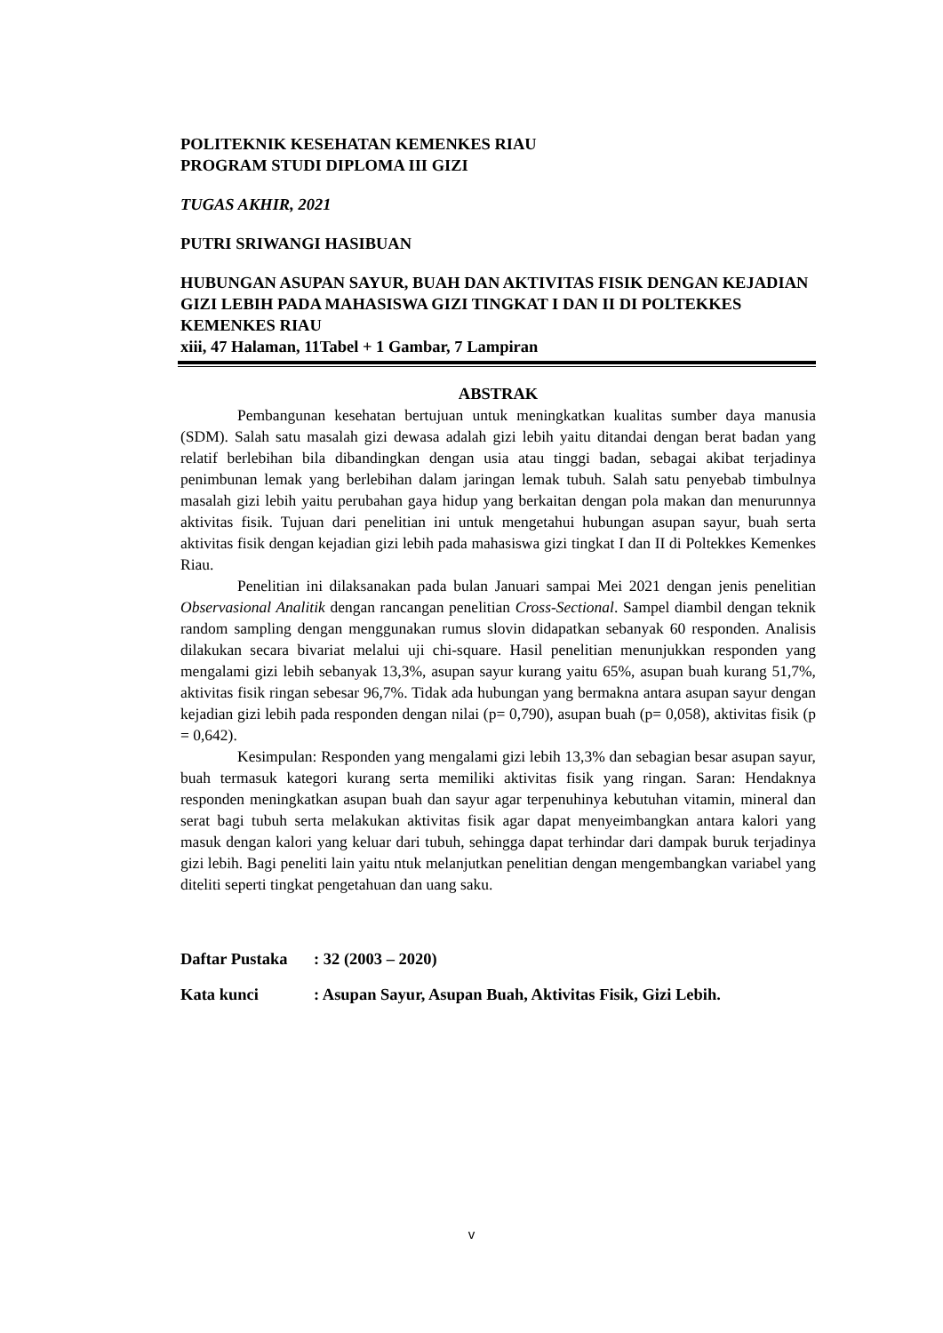POLITEKNIK KESEHATAN KEMENKES RIAU
PROGRAM STUDI DIPLOMA III GIZI
TUGAS AKHIR, 2021
PUTRI SRIWANGI HASIBUAN
HUBUNGAN ASUPAN SAYUR, BUAH DAN AKTIVITAS FISIK DENGAN KEJADIAN GIZI LEBIH PADA MAHASISWA GIZI TINGKAT I DAN II DI POLTEKKES KEMENKES RIAU
xiii, 47 Halaman, 11Tabel + 1 Gambar, 7 Lampiran
ABSTRAK
Pembangunan kesehatan bertujuan untuk meningkatkan kualitas sumber daya manusia (SDM). Salah satu masalah gizi dewasa adalah gizi lebih yaitu ditandai dengan berat badan yang relatif berlebihan bila dibandingkan dengan usia atau tinggi badan, sebagai akibat terjadinya penimbunan lemak yang berlebihan dalam jaringan lemak tubuh. Salah satu penyebab timbulnya masalah gizi lebih yaitu perubahan gaya hidup yang berkaitan dengan pola makan dan menurunnya aktivitas fisik. Tujuan dari penelitian ini untuk mengetahui hubungan asupan sayur, buah serta aktivitas fisik dengan kejadian gizi lebih pada mahasiswa gizi tingkat I dan II di Poltekkes Kemenkes Riau.
Penelitian ini dilaksanakan pada bulan Januari sampai Mei 2021 dengan jenis penelitian Observasional Analitik dengan rancangan penelitian Cross-Sectional. Sampel diambil dengan teknik random sampling dengan menggunakan rumus slovin didapatkan sebanyak 60 responden. Analisis dilakukan secara bivariat melalui uji chi-square. Hasil penelitian menunjukkan responden yang mengalami gizi lebih sebanyak 13,3%, asupan sayur kurang yaitu 65%, asupan buah kurang 51,7%, aktivitas fisik ringan sebesar 96,7%. Tidak ada hubungan yang bermakna antara asupan sayur dengan kejadian gizi lebih pada responden dengan nilai (p= 0,790), asupan buah (p= 0,058), aktivitas fisik (p = 0,642).
Kesimpulan: Responden yang mengalami gizi lebih 13,3% dan sebagian besar asupan sayur, buah termasuk kategori kurang serta memiliki aktivitas fisik yang ringan. Saran: Hendaknya responden meningkatkan asupan buah dan sayur agar terpenuhinya kebutuhan vitamin, mineral dan serat bagi tubuh serta melakukan aktivitas fisik agar dapat menyeimbangkan antara kalori yang masuk dengan kalori yang keluar dari tubuh, sehingga dapat terhindar dari dampak buruk terjadinya gizi lebih. Bagi peneliti lain yaitu ntuk melanjutkan penelitian dengan mengembangkan variabel yang diteliti seperti tingkat pengetahuan dan uang saku.
Daftar Pustaka : 32 (2003 – 2020)
Kata kunci : Asupan Sayur, Asupan Buah, Aktivitas Fisik, Gizi Lebih.
v